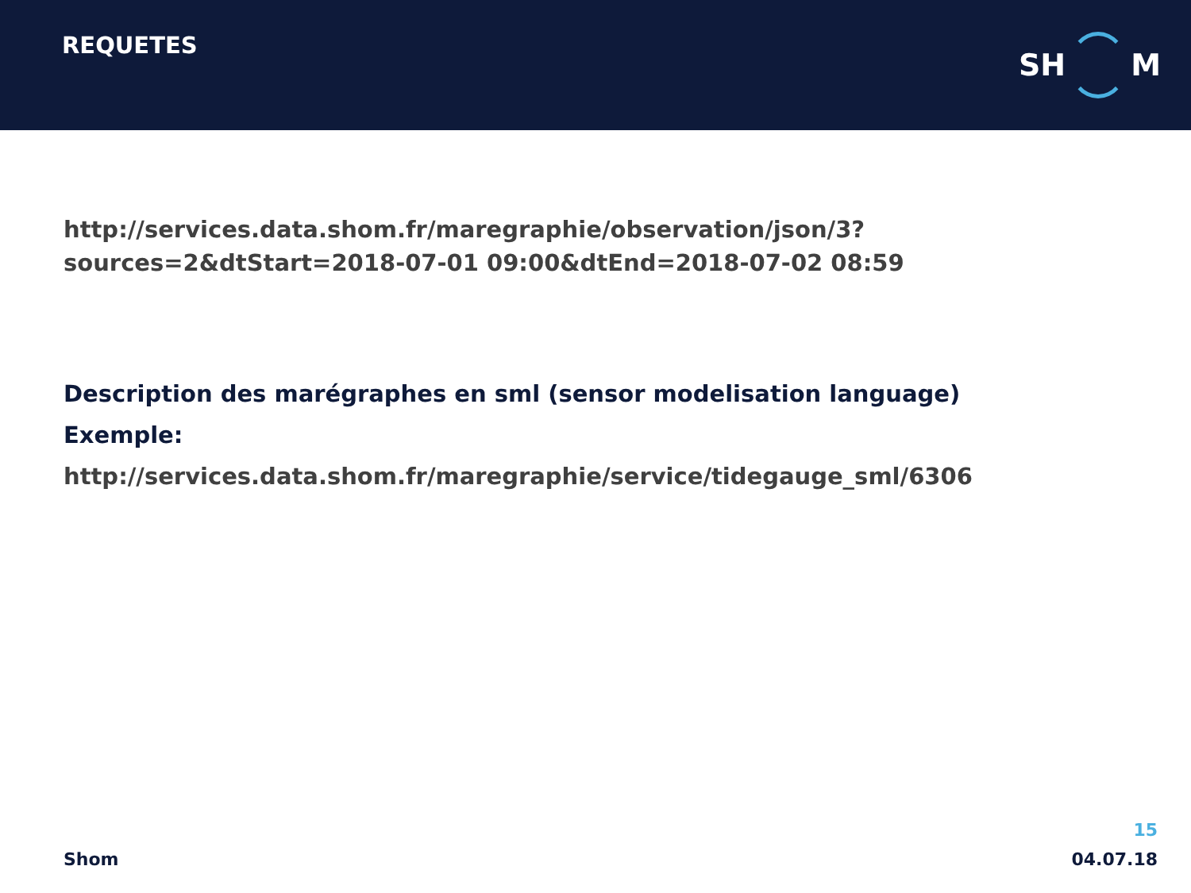REQUETES
SH M
http://services.data.shom.fr/maregraphie/observation/json/3?sources=2&dtStart=2018-07-01 09:00&dtEnd=2018-07-02 08:59
Description des marégraphes en sml (sensor modelisation language)
Exemple:
http://services.data.shom.fr/maregraphie/service/tidegauge_sml/6306
Shom
15
04.07.18